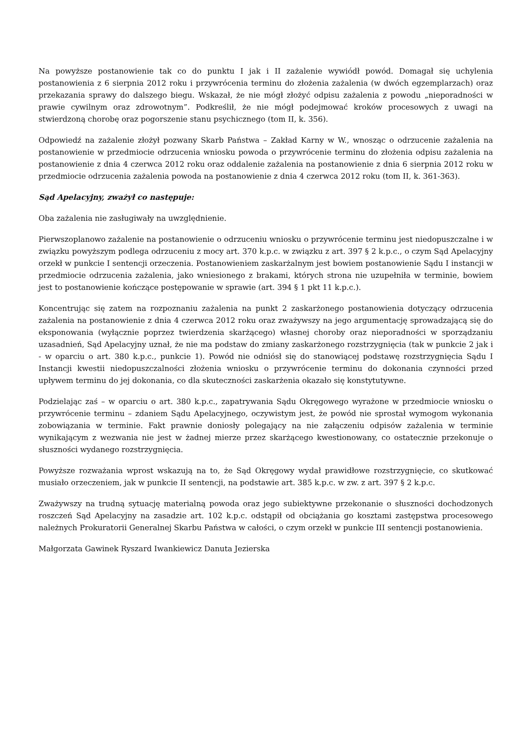Na powyższe postanowienie tak co do punktu I jak i II zażalenie wywiódł powód. Domagał się uchylenia postanowienia z 6 sierpnia 2012 roku i przywrócenia terminu do złożenia zażalenia (w dwóch egzemplarzach) oraz przekazania sprawy do dalszego biegu. Wskazał, że nie mógł złożyć odpisu zażalenia z powodu „nieporadności w prawie cywilnym oraz zdrowotnym”. Podkreślił, że nie mógł podejmować kroków procesowych z uwagi na stwierdzoną chorobę oraz pogorszenie stanu psychicznego (tom II, k. 356).
Odpowiedź na zażalenie złożył pozwany Skarb Państwa – Zakład Karny w W., wnosząc o odrzucenie zażalenia na postanowienie w przedmiocie odrzucenia wniosku powoda o przywrócenie terminu do złożenia odpisu zażalenia na postanowienie z dnia 4 czerwca 2012 roku oraz oddalenie zażalenia na postanowienie z dnia 6 sierpnia 2012 roku w przedmiocie odrzucenia zażalenia powoda na postanowienie z dnia 4 czerwca 2012 roku (tom II, k. 361-363).
Sąd Apelacyjny, zważył co następuje:
Oba zażalenia nie zasługiwały na uwzględnienie.
Pierwszoplanowo zażalenie na postanowienie o odrzuceniu wniosku o przywrócenie terminu jest niedopuszczalne i w związku powyższym podlega odrzuceniu z mocy art. 370 k.p.c. w związku z art. 397 § 2 k.p.c., o czym Sąd Apelacyjny orzekł w punkcie I sentencji orzeczenia. Postanowieniem zaskarżalnym jest bowiem postanowienie Sądu I instancji w przedmiocie odrzucenia zażalenia, jako wniesionego z brakami, których strona nie uzupełniła w terminie, bowiem jest to postanowienie kończące postępowanie w sprawie (art. 394 § 1 pkt 11 k.p.c.).
Koncentrując się zatem na rozpoznaniu zażalenia na punkt 2 zaskarżonego postanowienia dotyczący odrzucenia zażalenia na postanowienie z dnia 4 czerwca 2012 roku oraz zważywszy na jego argumentację sprowadzającą się do eksponowania (wyłącznie poprzez twierdzenia skarżącego) własnej choroby oraz nieporadności w sporządzaniu uzasadnień, Sąd Apelacyjny uznał, że nie ma podstaw do zmiany zaskarżonego rozstrzygnięcia (tak w punkcie 2 jak i - w oparciu o art. 380 k.p.c., punkcie 1). Powód nie odniósł się do stanowiącej podstawę rozstrzygnięcia Sądu I Instancji kwestii niedopuszczalności złożenia wniosku o przywrócenie terminu do dokonania czynności przed upływem terminu do jej dokonania, co dla skuteczności zaskarżenia okazało się konstytutywne.
Podzielając zaś – w oparciu o art. 380 k.p.c., zapatrywania Sądu Okręgowego wyrażone w przedmiocie wniosku o przywrócenie terminu – zdaniem Sądu Apelacyjnego, oczywistym jest, że powód nie sprostał wymogom wykonania zobowiązania w terminie. Fakt prawnie doniosły polegający na nie załączeniu odpisów zażalenia w terminie wynikającym z wezwania nie jest w żadnej mierze przez skarżącego kwestionowany, co ostatecznie przekonuje o słuszności wydanego rozstrzygnięcia.
Powyższe rozważania wprost wskazują na to, że Sąd Okręgowy wydał prawidłowe rozstrzygnięcie, co skutkować musiało orzeczeniem, jak w punkcie II sentencji, na podstawie art. 385 k.p.c. w zw. z art. 397 § 2 k.p.c.
Zważywszy na trudną sytuację materialną powoda oraz jego subiektywne przekonanie o słuszności dochodzonych roszczeń Sąd Apelacyjny na zasadzie art. 102 k.p.c. odstąpił od obciążania go kosztami zastępstwa procesowego należnych Prokuratorii Generalnej Skarbu Państwa w całości, o czym orzekł w punkcie III sentencji postanowienia.
Małgorzata Gawinek Ryszard Iwankiewicz Danuta Jezierska